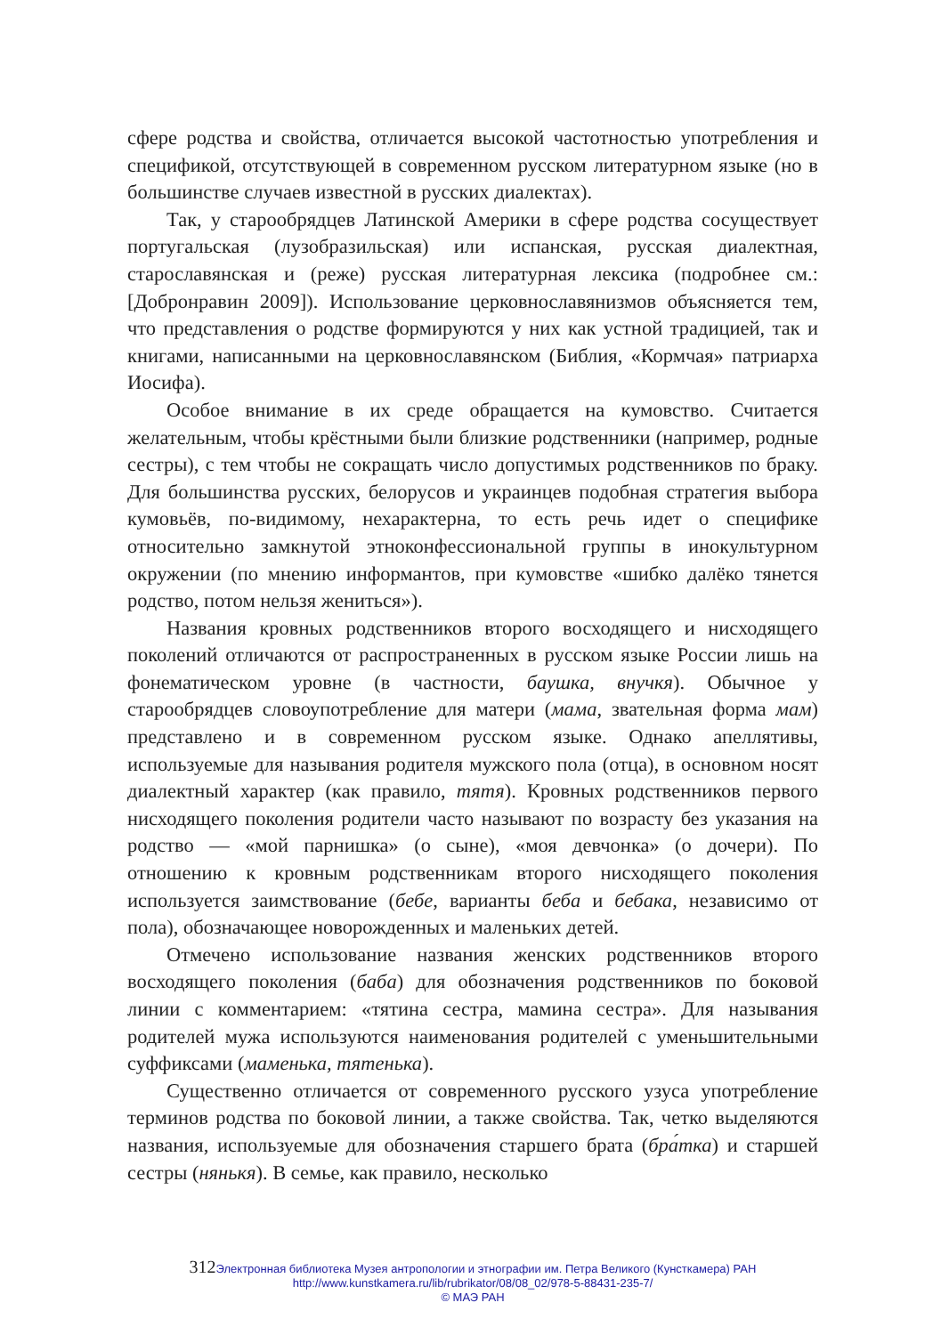сфере родства и свойства, отличается высокой частотностью употребления и спецификой, отсутствующей в современном русском литературном языке (но в большинстве случаев известной в русских диалектах).
Так, у старообрядцев Латинской Америки в сфере родства сосуществует португальская (лузобразильская) или испанская, русская диалектная, старославянская и (реже) русская литературная лексика (подробнее см.: [Добронравин 2009]). Использование церковнославянизмов объясняется тем, что представления о родстве формируются у них как устной традицией, так и книгами, написанными на церковнославянском (Библия, «Кормчая» патриарха Иосифа).
Особое внимание в их среде обращается на кумовство. Считается желательным, чтобы крёстными были близкие родственники (например, родные сестры), с тем чтобы не сокращать число допустимых родственников по браку. Для большинства русских, белорусов и украинцев подобная стратегия выбора кумовьёв, по-видимому, нехарактерна, то есть речь идет о специфике относительно замкнутой этноконфессиональной группы в инокультурном окружении (по мнению информантов, при кумовстве «шибко далёко тянется родство, потом нельзя жениться»).
Названия кровных родственников второго восходящего и нисходящего поколений отличаются от распространенных в русском языке России лишь на фонематическом уровне (в частности, баушка, внучкя). Обычное у старообрядцев словоупотребление для матери (мама, звательная форма мам) представлено и в современном русском языке. Однако апеллятивы, используемые для называния родителя мужского пола (отца), в основном носят диалектный характер (как правило, тятя). Кровных родственников первого нисходящего поколения родители часто называют по возрасту без указания на родство — «мой парнишка» (о сыне), «моя девчонка» (о дочери). По отношению к кровным родственникам второго нисходящего поколения используется заимствование (бебе, варианты беба и бебака, независимо от пола), обозначающее новорожденных и маленьких детей.
Отмечено использование названия женских родственников второго восходящего поколения (баба) для обозначения родственников по боковой линии с комментарием: «тятина сестра, мамина сестра». Для называния родителей мужа используются наименования родителей с уменьшительными суффиксами (маменька, тятенька).
Существенно отличается от современного русского узуса употребление терминов родства по боковой линии, а также свойства. Так, четко выделяются названия, используемые для обозначения старшего брата (бра́тка) и старшей сестры (нянькя). В семье, как правило, несколько
312 Электронная библиотека Музея антропологии и этнографии им. Петра Великого (Кунсткамера) РАН
http://www.kunstkamera.ru/lib/rubrikator/08/08_02/978-5-88431-235-7/
© МАЭ РАН